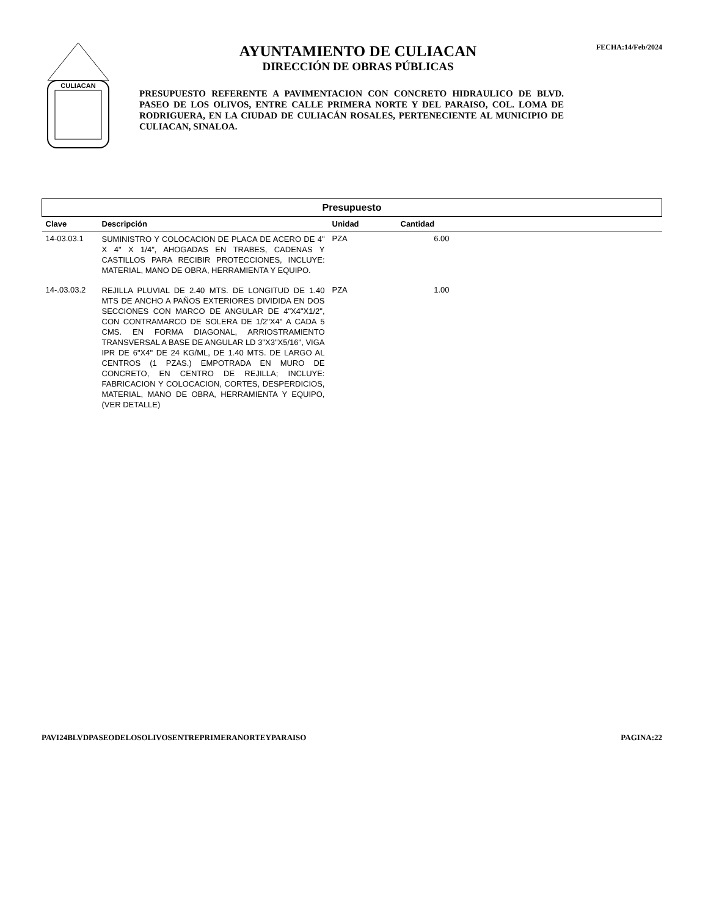CULIACAN
AYUNTAMIENTO DE CULIACAN
DIRECCIÓN DE OBRAS PÚBLICAS
PRESUPUESTO REFERENTE A PAVIMENTACION CON CONCRETO HIDRAULICO DE BLVD. PASEO DE LOS OLIVOS, ENTRE CALLE PRIMERA NORTE Y DEL PARAISO, COL. LOMA DE RODRIGUERA, EN LA CIUDAD DE CULIACÁN ROSALES, PERTENECIENTE AL MUNICIPIO DE CULIACAN, SINALOA.
FECHA:14/Feb/2024
| Presupuesto | | | | |
| Clave | Descripción | Unidad | Cantidad | |
| 14-03.03.1 | SUMINISTRO Y COLOCACION DE PLACA DE ACERO DE 4" X 4" X 1/4", AHOGADAS EN TRABES, CADENAS Y CASTILLOS PARA RECIBIR PROTECCIONES, INCLUYE: MATERIAL, MANO DE OBRA, HERRAMIENTA Y EQUIPO. | PZA | 6.00 | |
| 14-.03.03.2 | REJILLA PLUVIAL DE 2.40 MTS. DE LONGITUD DE 1.40 MTS DE ANCHO A PAÑOS EXTERIORES DIVIDIDA EN DOS SECCIONES CON MARCO DE ANGULAR DE 4"X4"X1/2", CON CONTRAMARCO DE SOLERA DE 1/2"X4" A CADA 5 CMS. EN FORMA DIAGONAL, ARRIOSTRAMIENTO TRANSVERSAL A BASE DE ANGULAR LD 3"X3"X5/16", VIGA IPR DE 6"X4" DE 24 KG/ML, DE 1.40 MTS. DE LARGO AL CENTROS (1 PZAS.) EMPOTRADA EN MURO DE CONCRETO, EN CENTRO DE REJILLA; INCLUYE: FABRICACION Y COLOCACION, CORTES, DESPERDICIOS, MATERIAL, MANO DE OBRA, HERRAMIENTA Y EQUIPO, (VER DETALLE) | PZA | 1.00 | |
PAVI24BLVDPASEODELOSOLIVOSENTREPRIMERANORTEYPARAISO PAGINA:22